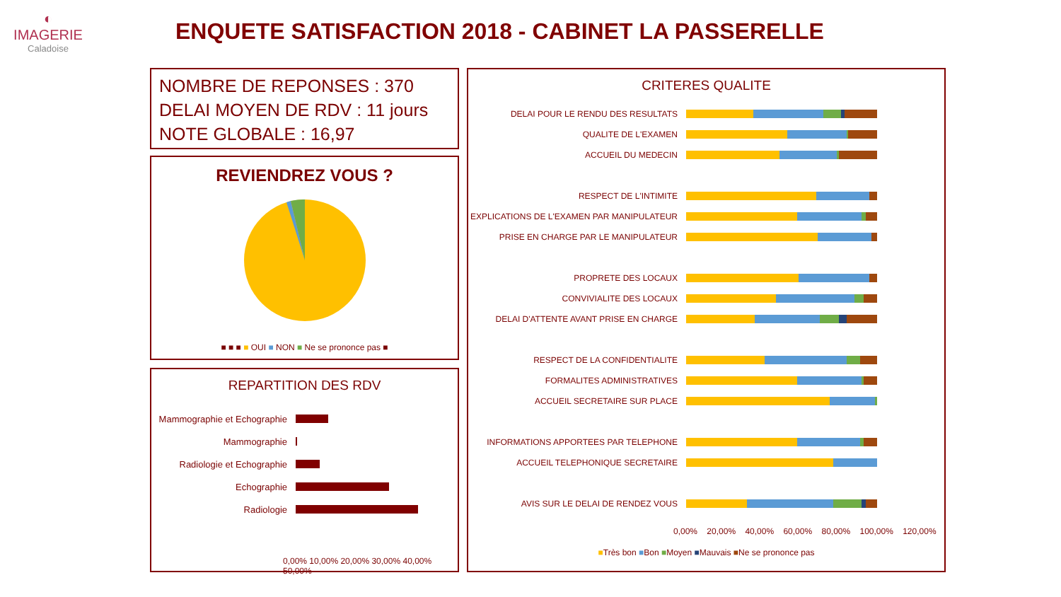◐
IMAGERIE
Caladoise
ENQUETE SATISFACTION 2018 - CABINET LA PASSERELLE
NOMBRE DE REPONSES : 370
DELAI MOYEN DE RDV : 11 jours
NOTE GLOBALE : 16,97
REVIENDREZ VOUS ?
■ ■ ■ ■ OUI ■ NON ■ Ne se prononce pas ■
REPARTITION DES RDV
Mammographie et Echographie
Mammographie
Radiologie et Echographie
Echographie
Radiologie
0,00% 10,00% 20,00% 30,00% 40,00% 50,00%
CRITERES QUALITE
DELAI POUR LE RENDU DES RESULTATS
QUALITE DE L'EXAMEN
ACCUEIL DU MEDECIN
RESPECT DE L'INTIMITE
EXPLICATIONS DE L'EXAMEN PAR MANIPULATEUR
PRISE EN CHARGE PAR LE MANIPULATEUR
PROPRETE DES LOCAUX
CONVIVIALITE DES LOCAUX
DELAI D'ATTENTE AVANT PRISE EN CHARGE
RESPECT DE LA CONFIDENTIALITE
FORMALITES ADMINISTRATIVES
ACCUEIL SECRETAIRE SUR PLACE
INFORMATIONS APPORTEES PAR TELEPHONE
ACCUEIL TELEPHONIQUE SECRETAIRE
AVIS SUR LE DELAI DE RENDEZ VOUS
0,00% 20,00% 40,00% 60,00% 80,00% 100,00% 120,00%
■Très bon ■Bon ■Moyen ■Mauvais ■Ne se prononce pas